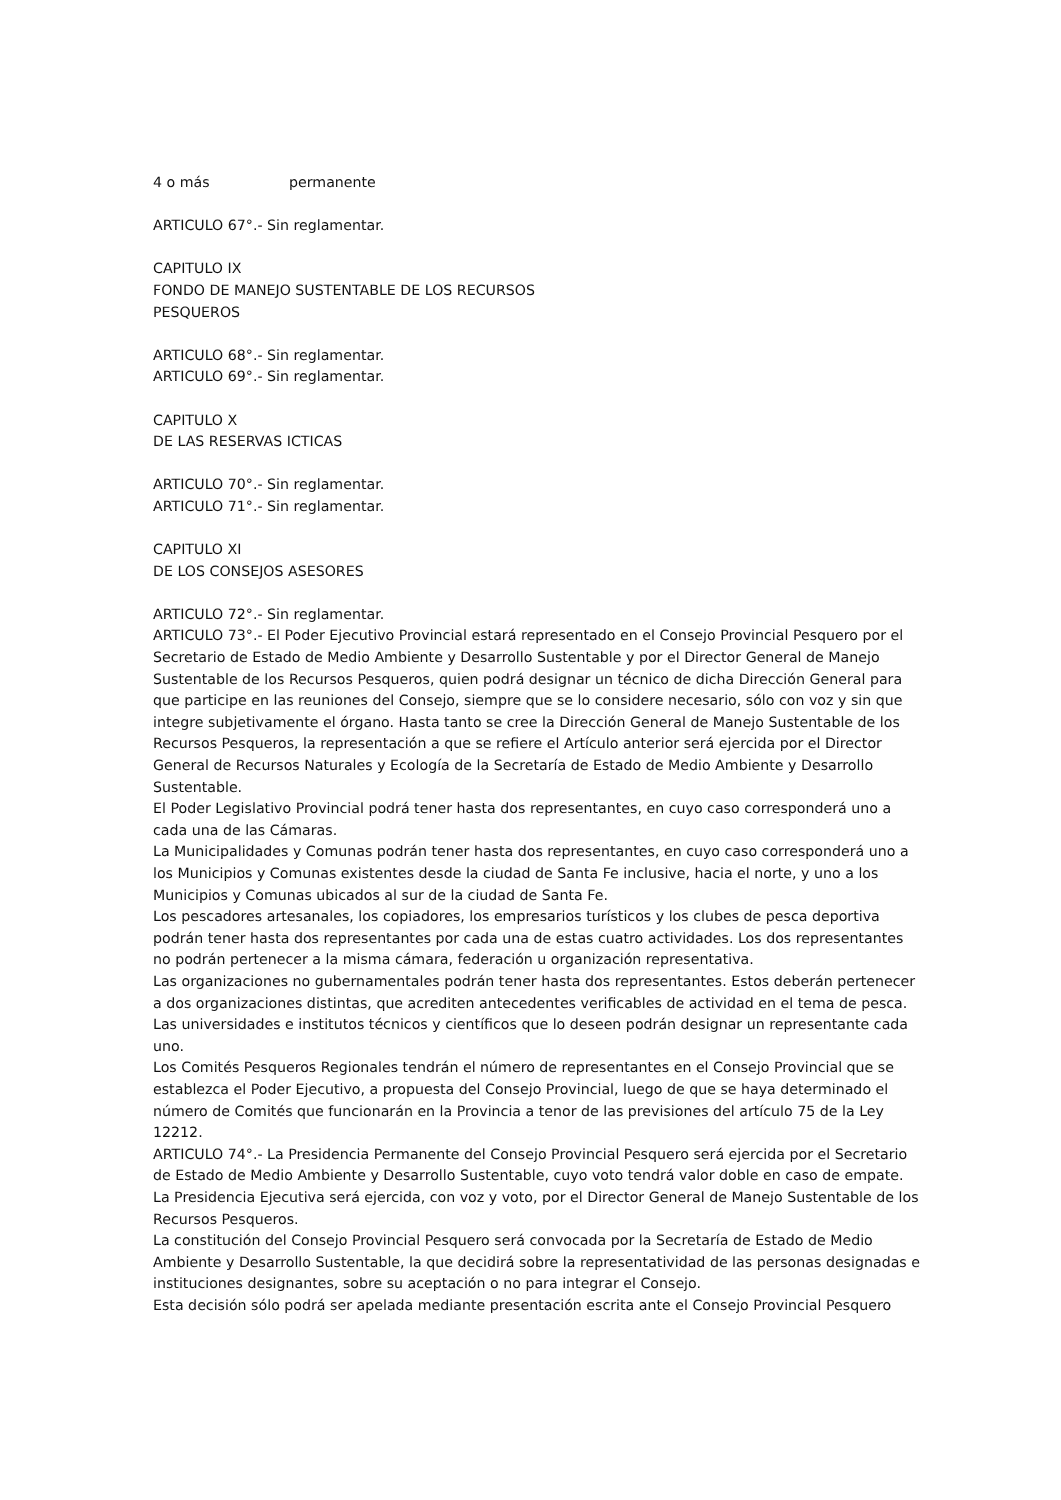4 o más permanente
ARTICULO 67°.- Sin reglamentar.
CAPITULO IX
FONDO DE MANEJO SUSTENTABLE DE LOS RECURSOS
PESQUEROS
ARTICULO 68°.- Sin reglamentar.
ARTICULO 69°.- Sin reglamentar.
CAPITULO X
DE LAS RESERVAS ICTICAS
ARTICULO 70°.- Sin reglamentar.
ARTICULO 71°.- Sin reglamentar.
CAPITULO XI
DE LOS CONSEJOS ASESORES
ARTICULO 72°.- Sin reglamentar.
ARTICULO 73°.- El Poder Ejecutivo Provincial estará representado en el Consejo Provincial Pesquero por el Secretario de Estado de Medio Ambiente y Desarrollo Sustentable y por el Director General de Manejo Sustentable de los Recursos Pesqueros, quien podrá designar un técnico de dicha Dirección General para que participe en las reuniones del Consejo, siempre que se lo considere necesario, sólo con voz y sin que integre subjetivamente el órgano. Hasta tanto se cree la Dirección General de Manejo Sustentable de los Recursos Pesqueros, la representación a que se refiere el Artículo anterior será ejercida por el Director General de Recursos Naturales y Ecología de la Secretaría de Estado de Medio Ambiente y Desarrollo Sustentable.
El Poder Legislativo Provincial podrá tener hasta dos representantes, en cuyo caso corresponderá uno a cada una de las Cámaras.
La Municipalidades y Comunas podrán tener hasta dos representantes, en cuyo caso corresponderá uno a los Municipios y Comunas existentes desde la ciudad de Santa Fe inclusive, hacia el norte, y uno a los Municipios y Comunas ubicados al sur de la ciudad de Santa Fe.
Los pescadores artesanales, los copiadores, los empresarios turísticos y los clubes de pesca deportiva podrán tener hasta dos representantes por cada una de estas cuatro actividades. Los dos representantes no podrán pertenecer a la misma cámara, federación u organización representativa.
Las organizaciones no gubernamentales podrán tener hasta dos representantes. Estos deberán pertenecer a dos organizaciones distintas, que acrediten antecedentes verificables de actividad en el tema de pesca.
Las universidades e institutos técnicos y científicos que lo deseen podrán designar un representante cada uno.
Los Comités Pesqueros Regionales tendrán el número de representantes en el Consejo Provincial que se establezca el Poder Ejecutivo, a propuesta del Consejo Provincial, luego de que se haya determinado el número de Comités que funcionarán en la Provincia a tenor de las previsiones del artículo 75 de la Ley 12212.
ARTICULO 74°.- La Presidencia Permanente del Consejo Provincial Pesquero será ejercida por el Secretario de Estado de Medio Ambiente y Desarrollo Sustentable, cuyo voto tendrá valor doble en caso de empate. La Presidencia Ejecutiva será ejercida, con voz y voto, por el Director General de Manejo Sustentable de los Recursos Pesqueros.
La constitución del Consejo Provincial Pesquero será convocada por la Secretaría de Estado de Medio Ambiente y Desarrollo Sustentable, la que decidirá sobre la representatividad de las personas designadas e instituciones designantes, sobre su aceptación o no para integrar el Consejo.
Esta decisión sólo podrá ser apelada mediante presentación escrita ante el Consejo Provincial Pesquero